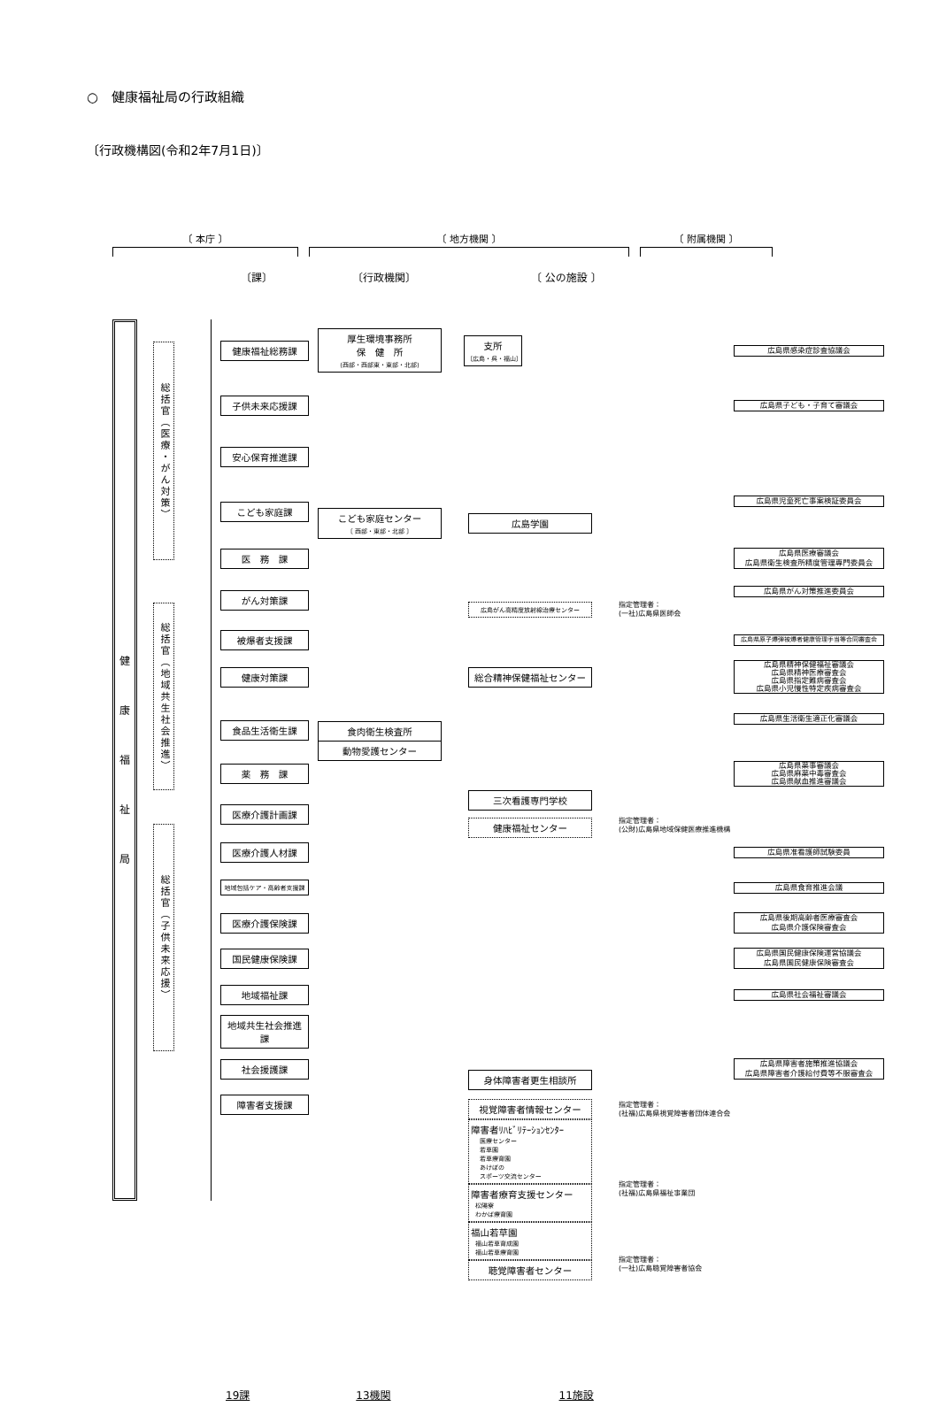○　健康福祉局の行政組織
〔行政機構図(令和2年7月1日)〕
〔 本庁 〕 〔 地方機関 〕 〔 附属機関 〕
〔課〕 〔行政機関〕 〔 公の施設 〕
健
康
福
祉
局
総括官（医療・がん対策）
総括官（地域共生社会推進）
総括官（子供未来応援）
健康福祉総務課
厚生環境事務所
保　健　所
(西部・西部東・東部・北部)
支所
〔広島・呉・福山〕
広島県感染症診査協議会
子供未来応援課
広島県子ども・子育て審議会
安心保育推進課
こども家庭課
こども家庭センター
〔 西部・東部・北部 〕
広島学園
広島県児童死亡事案検証委員会
医　務　課
広島県医療審議会
広島県衛生検査所精度管理専門委員会
がん対策課
広島がん高精度放射線治療センター
指定管理者：
(一社)広島県医師会
広島県がん対策推進委員会
被爆者支援課
広島県原子爆弾被爆者健康管理手当等合同審査会
健康対策課
総合精神保健福祉センター
広島県精神保健福祉審議会
広島県精神医療審査会
広島県指定難病審査会
広島県小児慢性特定疾病審査会
食品生活衛生課
食肉衛生検査所
動物愛護センター
広島県生活衛生適正化審議会
薬　務　課
広島県薬事審議会
広島県麻薬中毒審査会
広島県献血推進審議会
医療介護計画課
三次看護専門学校
健康福祉センター
指定管理者：
(公財)広島県地域保健医療推進機構
医療介護人材課
広島県准看護師試験委員
地域包括ケア・高齢者支援課
広島県食育推進会議
医療介護保険課
広島県後期高齢者医療審査会
広島県介護保険審査会
国民健康保険課
広島県国民健康保険運営協議会
広島県国民健康保険審査会
地域福祉課
広島県社会福祉審議会
地域共生社会推進課
社会援護課
広島県障害者施策推進協議会
広島県障害者介護給付費等不服審査会
障害者支援課
身体障害者更生相談所
視覚障害者情報センター
障害者ﾘﾊﾋﾞﾘﾃｰｼｮﾝｾﾝﾀｰ
医療センター
若草園
若草療育園
あけぼの
スポーツ交流センター
障害者療育支援センター
松陽寮
わかば療育園
福山若草園
福山若草育成園
福山若草療育園
聴覚障害者センター
指定管理者：
(社福)広島県視覚障害者団体連合会
指定管理者：
(社福)広島県福祉事業団
指定管理者：
(一社)広島聴覚障害者協会
19課 13機関 11施設